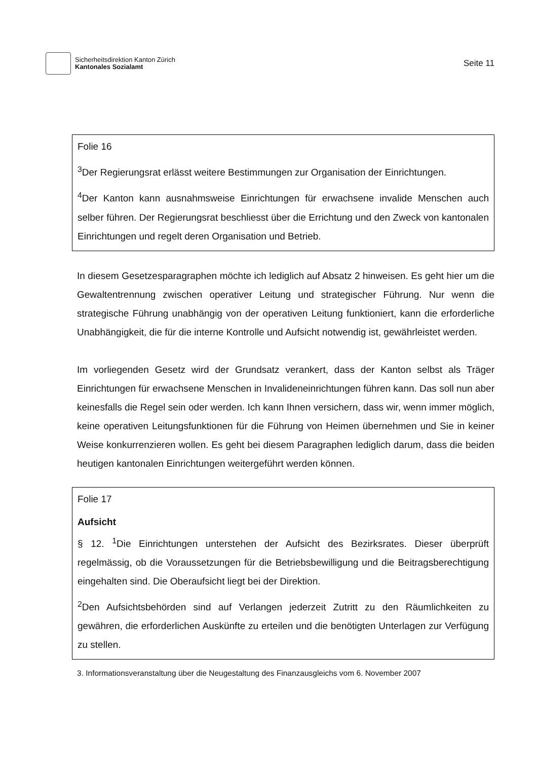Sicherheitsdirektion Kanton Zürich
Kantonales Sozialamt
Seite 11
Folie 16
<sup>3</sup> Der Regierungsrat erlässt weitere Bestimmungen zur Organisation der Einrichtungen.
<sup>4</sup> Der Kanton kann ausnahmsweise Einrichtungen für erwachsene invalide Menschen auch selber führen. Der Regierungsrat beschliesst über die Errichtung und den Zweck von kantonalen Einrichtungen und regelt deren Organisation und Betrieb.
In diesem Gesetzesparagraphen möchte ich lediglich auf Absatz 2 hinweisen. Es geht hier um die Gewaltentrennung zwischen operativer Leitung und strategischer Führung. Nur wenn die strategische Führung unabhängig von der operativen Leitung funktioniert, kann die erforderliche Unabhängigkeit, die für die interne Kontrolle und Aufsicht notwendig ist, gewährleistet werden.
Im vorliegenden Gesetz wird der Grundsatz verankert, dass der Kanton selbst als Träger Einrichtungen für erwachsene Menschen in Invalideneinrichtungen führen kann. Das soll nun aber keinesfalls die Regel sein oder werden. Ich kann Ihnen versichern, dass wir, wenn immer möglich, keine operativen Leitungsfunktionen für die Führung von Heimen übernehmen und Sie in keiner Weise konkurrenzieren wollen. Es geht bei diesem Paragraphen lediglich darum, dass die beiden heutigen kantonalen Einrichtungen weitergeführt werden können.
Folie 17
Aufsicht
§ 12. <sup>1</sup>Die Einrichtungen unterstehen der Aufsicht des Bezirksrates. Dieser überprüft regelmässig, ob die Voraussetzungen für die Betriebsbewilligung und die Beitragsberechtigung eingehalten sind. Die Oberaufsicht liegt bei der Direktion.
<sup>2</sup> Den Aufsichtsbehörden sind auf Verlangen jederzeit Zutritt zu den Räumlichkeiten zu gewähren, die erforderlichen Auskünfte zu erteilen und die benötigten Unterlagen zur Verfügung zu stellen.
3. Informationsveranstaltung über die Neugestaltung des Finanzausgleichs vom 6. November 2007